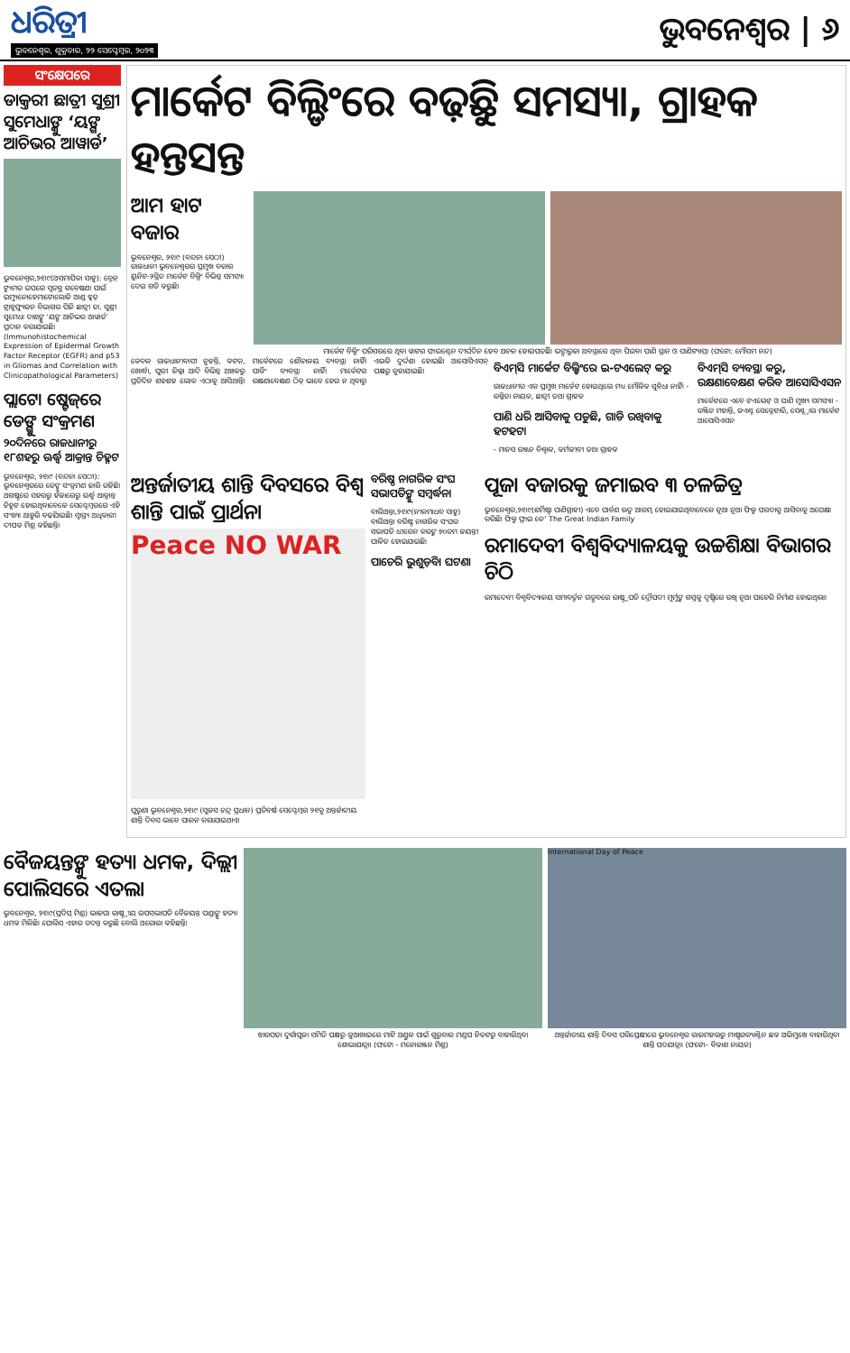ଧରିତ୍ରୀ
ଭୁବନେଶ୍ୱର, ଶୁକ୍ରବାର, ୨୨ ସେପ୍ଟେମ୍ବର, ୨୦୨୩
ଭୁବନେଶ୍ୱର | ୬
ସଂକ୍ଷେପରେ
ଡାକ୍ତରୀ ଛାତ୍ରୀ ସୁଶ୍ରୀ ସୁମେଧାଙ୍କୁ ‘ୟଙ୍ଗ ଆଚିଭର ଆୱାର୍ଡ’
ଭୁବନେଶ୍ୱର,୨୧।୯(ଅସମାପିକା ସାହୁ): ବ୍ରେନ୍ ଟ୍ୟୁମର ଉପରେ ସ୍ୱତନ୍ତ୍ର ଗବେଷଣା ପାଇଁ ଇମ୍ୟୁନୋହେମାଟୋଲୋଜି ଆଣ୍ଡ ବ୍ଲଡ୍ ଟ୍ରାନ୍ସଫ୍ୟୁଜନ ବିଭାଗର ପିଜି ଛାତ୍ରୀ ଡା. ସୁଶ୍ରୀ ସୁମେଧା ଦାଶଙ୍କୁ ‘ୟଙ୍ଗ ଆଚିଭର ଆୱାର୍ଡ’ ପ୍ରଦାନ କରାଯାଇଛି। (Immunohistochemical Expression of Epidermal Growth Factor Receptor (EGFR) and p53 in Gliomas and Correlation with Clinicopathological Parameters)
ପ୍ଲାଟୋ ଷ୍ଟେଜ୍‌ରେ ଡେଙ୍ଗୁ ସଂକ୍ରମଣ
୨୦ଦିନରେ ରାଜଧାନୀରୁ ୧୮ଶହରୁ ଊର୍ଦ୍ଧ୍ୱ ଆକ୍ରାନ୍ତ ଚିହ୍ନଟ
ଭୁବନେଶ୍ୱର, ୨୧।୯ (ବନ୍ଦନା ସେଠୀ): ଭୁବନେଶ୍ୱରରେ ଡେଙ୍ଗୁ ସଂକ୍ରମଣ ଜାରି ରହିଛି। ଅଗଷ୍ଟରେ ସହରରୁ ହଜାରେରୁ ଊର୍ଦ୍ଧ୍ୱ ଆକ୍ରାନ୍ତ ଚିହ୍ନଟ ହୋଇଥିବାବେଳେ ସେପ୍ଟେମ୍ବରରେ ଏହି ସଂଖ୍ୟା ଆହୁରି ବଢ଼ିଯାଇଛି। ସ୍ୱାସ୍ଥ୍ୟ ଅଧିକାରୀ ଦୀପକ ମିଶ୍ର କହିଛନ୍ତି।
ମାର୍କେଟ ବିଲ୍ଡିଂରେ ବଢ଼ୁଛି ସମସ୍ୟା, ଗ୍ରାହକ ହନ୍ତସନ୍ତ
ଆମ ହାଟ ବଜାର
ଭୁବନେଶ୍ୱର, ୨୧।୯ (ବନ୍ଦନା ସେଠୀ) ରାଜଧାନୀ ଭୁବନେଶ୍ୱରର ପ୍ରମୁଖ ବଜାର ୟୁନିଟ-୨ସ୍ଥିତ ମାର୍କେଟ ବିଲ୍ଡିଂ ବିଭିନ୍ନ ସମସ୍ୟା ଦେଇ ଗତି କରୁଛି।
ମାର୍କେଟ ବିଲ୍ଡିଂ ପରିସରରେ ଥିବା ୱାଟର ଫାଉଣ୍ଟେନ ଦୀର୍ଘଦିନ ହେବ ଅଚଳ ହୋଇପଡ଼ିଛି। ଭଙ୍ଗାରୁଜା ଅବସ୍ଥାରେ ଥିବା ପିଇବା ପାଣି ସ୍ଥାନ ଓ ପାଣିଟ୍ୟାପ୍। (ଫଟୋ: ମୌସମ ନନ୍ଦ)
କେବଳ ରାଜଧାନୀବାସୀ ନୁହନ୍ତି, କଟକ, ଖୋର୍ଦ୍ଧା, ପୁରୀ ଜିଲ୍ଲା ଆଦି ବିଭିନ୍ନ ଅଞ୍ଚଳରୁ ପ୍ରତିଦିନ ଶହଶହ ଲୋକ ଏଠାକୁ ଆସିଥାନ୍ତି। ମାର୍କେଟରେ ଶୌଚାଳୟ ବ୍ୟବସ୍ଥା ନାହିଁ। ପାର୍କିଂ ବ୍ୟବସ୍ଥା ନାହିଁ। ମାର୍କେଟର ରକ୍ଷଣାବେକ୍ଷଣ ଠିକ୍ ଭାବେ ହେଉ ନ ଥିବାରୁ ଏଭଳି ଦୁର୍ଦ୍ଦଶା ହୋଇଛି। ଆସୋସିଏସନ୍ ପକ୍ଷରୁ କୁହାଯାଇଛି।
ବିଏମ୍‌ସି ମାର୍କେଟ ବିଲ୍ଡିଂରେ ଇ-ଟଏଲେଟ୍ କରୁ
ରାଜଧାନୀର ଏକ ପ୍ରମୁଖ ମାର୍କେଟ ହୋଇଥିଲେ ମଧ୍ୟ ମୌଳିକ ସୁବିଧା ନାହିଁ। - ରଶ୍ମିତା ନାୟକ, ଛାତ୍ରୀ ତଥା ଗ୍ରାହକ
ପାଣି ଧରି ଆସିବାକୁ ପଡୁଛି, ଗାଡି ରଖିବାକୁ ହଟହଟା
- ମାନସ ରଞ୍ଜନ ବିଶ୍ୱାଳ, କର୍ମଜୀବୀ ତଥା ଗ୍ରାହକ
ବିଏମ୍‌ସି ବ୍ୟବସ୍ଥା କରୁ, ରକ୍ଷଣାବେକ୍ଷଣ କରିବ ଆସୋସିଏସନ
ମାର୍କେଟରେ ଏବେ ଟଏଲେଟ୍ ଓ ପାଣି ମୁଖ୍ୟ ସମସ୍ୟା। - ରଞ୍ଜିତ ମହାନ୍ତି, ଜଏଣ୍ଟ ସେକ୍ରେଟାରି, ସେଣ୍ଟ୍ରାଲ ମାର୍କେଟ ଆସୋସିଏସନ
ଅନ୍ତର୍ଜାତୀୟ ଶାନ୍ତି ଦିବସରେ ବିଶ୍ୱ ଶାନ୍ତି ପାଇଁ ପ୍ରାର୍ଥନା
Peace NO WAR
ପୁରୁଣା ଭୁବନେଶ୍ୱର,୨୧।୯ (ସୁଜସ ଚନ୍ଦ୍ର ପ୍ରଧାନ) ପ୍ରତିବର୍ଷ ସେପ୍ଟେମ୍ବର ୨୧କୁ ଅନ୍ତର୍ଜାତୀୟ ଶାନ୍ତି ଦିବସ ଭାବେ ପାଳନ କରାଯାଇଥାଏ।
ବରିଷ୍ଠ ନାଗରିକ ସଂଘ ସଭାପତିଙ୍କୁ ସମ୍ବର୍ଦ୍ଧନା
ବାଲିଅନ୍ତା,୨୧।୯(ନୀଳମାଧବ ସାହୁ) ବାଲିଅନ୍ତା ବରିଷ୍ଠ ନାଗରିକ ସଂଘର ସଭାପତି ଧୀରେନ କରଙ୍କ ୭୦ତମ ଜୟନ୍ତୀ ପାଳିତ ହୋଇଯାଇଛି।
ପାଚେରି ଭୁଶୁଡ଼ିବା ଘଟଣା
ପୂଜା ବଜାରକୁ ଜମାଇବ ୩ ଚଳଚ୍ଚିତ୍ର
ଭୁବନେଶ୍ୱର,୨୧।୯(ଶର୍ମିଷ୍ଠା ପାଣିଗ୍ରାହୀ) ଏବେ ପାର୍ବଣ ଋତୁ ଆରମ୍ଭ ହୋଇଯାଇଥିବାବେଳେ ନୂଆ ନୂଆ ଫିଲ୍ମ ପରଦାକୁ ଆସିବାକୁ ଅପେକ୍ଷା କରିଛି। ଫିଲ୍ମ ଫ୍ରାଇ ଡେ’ The Great Indian Family
ରମାଦେବୀ ବିଶ୍ୱବିଦ୍ୟାଳୟକୁ ଉଚ୍ଚଶିକ୍ଷା ବିଭାଗର ଚିଠି
ରମାଦେବୀ ବିଶ୍ୱବିଦ୍ୟାଳୟ ସମାବର୍ତ୍ତନ ଉତ୍ସବରେ ରାଷ୍ଟ୍ରପତି ଦ୍ରୌପଦୀ ମୁର୍ମୁଙ୍କ ଗସ୍ତକୁ ଦୃଷ୍ଟିରେ ରଖି ନୂଆ ପାଚେରି ନିର୍ମାଣ ହୋଇଥିଲା।
ବୈଜୟନ୍ତଙ୍କୁ ହତ୍ୟା ଧମକ, ଦିଲ୍ଲୀ ପୋଲିସରେ ଏତଲା
ଭୁବନେଶ୍ୱର, ୨୧।୯(ପ୍ରଦିପ୍ ମିଶ୍ର) ଭାଜପା ରାଷ୍ଟ୍ରୀୟ ଉପସଭାପତି ବୈଜୟନ୍ତ ପଣ୍ଡାଙ୍କୁ ହତ୍ୟା ଧମକ ମିଳିଛି। ପୋଲିସ ଏହାର ତଦନ୍ତ କରୁଛି ବୋଲି ଅରୋରା କହିଛନ୍ତି।
ଝାରପଡ଼ା ଦୁର୍ଗାପୂଜା ସମିତି ପକ୍ଷରୁ କୁଆଖାଇରେ ମାଟି ଅଣ୍ଡୁଳ ପାଇଁ ଗୁରୁବାର ମଣ୍ଡପ ନିକଟରୁ ବାହାରିଥିବା ଶୋଭାଯାତ୍ରା। (ଫଟୋ - ମନୋରଞ୍ଜନ ମିଶ୍ର)
International Day of Peace
ଅନ୍ତର୍ଜାତୀୟ ଶାନ୍ତି ଦିବସ ପରିପ୍ରେକ୍ଷୀରେ ଭୁବନେଶ୍ୱର ରାଜମହଲରୁ ମାଷ୍ଟରକ୍ୟାଣ୍ଟିନ ଛକ ଅଭିମୁଖେ ବାହାରିଥିବା ଶାନ୍ତି ପଦଯାତ୍ରା। (ଫଟୋ– ବିକାଶ ନାୟକ)